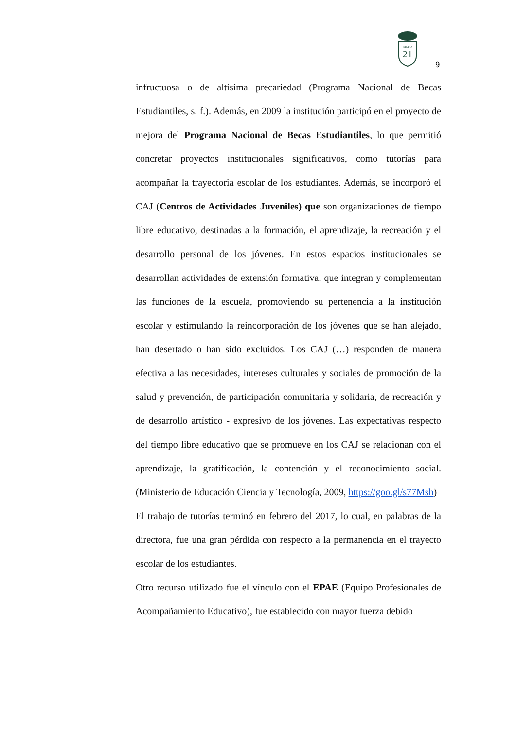SIGLO
21
9
infructuosa o de altísima precariedad (Programa Nacional de Becas Estudiantiles, s. f.). Además, en 2009 la institución participó en el proyecto de mejora del Programa Nacional de Becas Estudiantiles, lo que permitió concretar proyectos institucionales significativos, como tutorías para acompañar la trayectoria escolar de los estudiantes. Además, se incorporó el CAJ (Centros de Actividades Juveniles) que son organizaciones de tiempo libre educativo, destinadas a la formación, el aprendizaje, la recreación y el desarrollo personal de los jóvenes. En estos espacios institucionales se desarrollan actividades de extensión formativa, que integran y complementan las funciones de la escuela, promoviendo su pertenencia a la institución escolar y estimulando la reincorporación de los jóvenes que se han alejado, han desertado o han sido excluidos. Los CAJ (…) responden de manera efectiva a las necesidades, intereses culturales y sociales de promoción de la salud y prevención, de participación comunitaria y solidaria, de recreación y de desarrollo artístico - expresivo de los jóvenes. Las expectativas respecto del tiempo libre educativo que se promueve en los CAJ se relacionan con el aprendizaje, la gratificación, la contención y el reconocimiento social. (Ministerio de Educación Ciencia y Tecnología, 2009, https://goo.gl/s77Msh)
El trabajo de tutorías terminó en febrero del 2017, lo cual, en palabras de la directora, fue una gran pérdida con respecto a la permanencia en el trayecto escolar de los estudiantes.
Otro recurso utilizado fue el vínculo con el EPAE (Equipo Profesionales de Acompañamiento Educativo), fue establecido con mayor fuerza debido